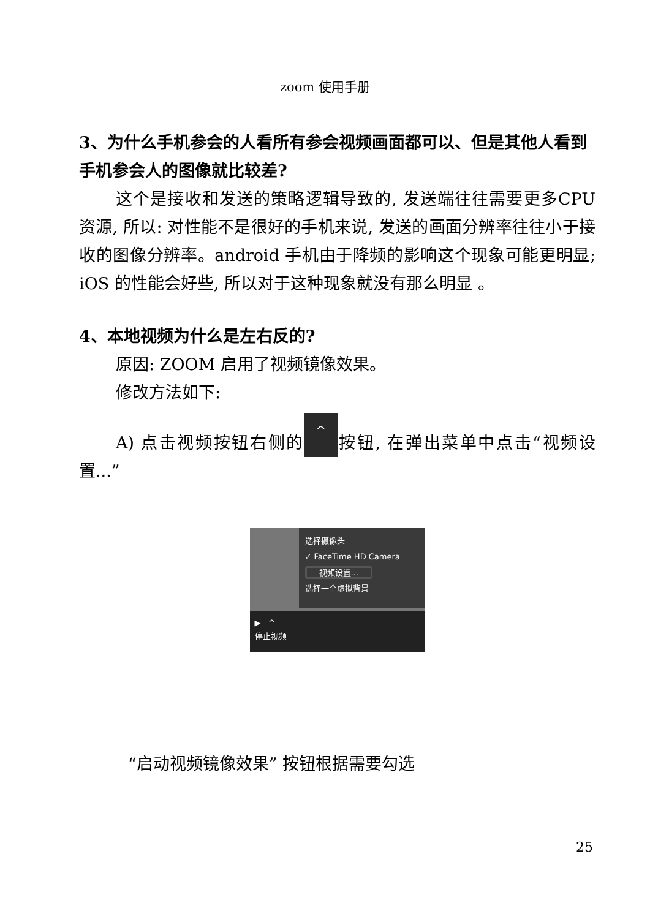zoom 使用手册
3、为什么手机参会的人看所有参会视频画面都可以、但是其他人看到手机参会人的图像就比较差?
这个是接收和发送的策略逻辑导致的, 发送端往往需要更多CPU 资源, 所以: 对性能不是很好的手机来说, 发送的画面分辨率往往小于接收的图像分辨率。android 手机由于降频的影响这个现象可能更明显; iOS 的性能会好些, 所以对于这种现象就没有那么明显 。
4、本地视频为什么是左右反的?
原因: ZOOM 启用了视频镜像效果。
修改方法如下:
A) 点击视频按钮右侧的 ^ 按钮, 在弹出菜单中点击“视频设置...”
选择摄像头
✓ FaceTime HD Camera
视频设置...
选择一个虚拟背景
▶ ^
停止视频
“启动视频镜像效果” 按钮根据需要勾选
25